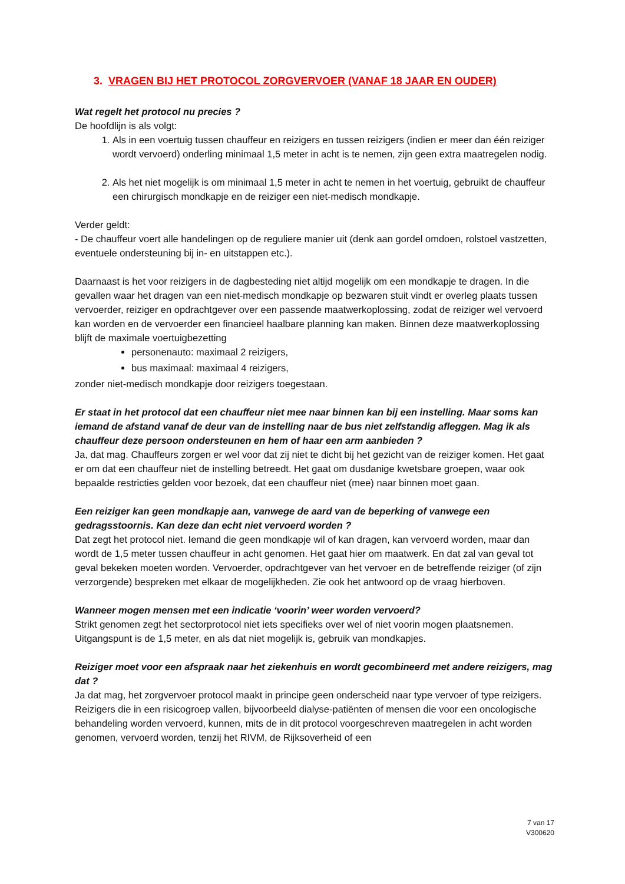3. VRAGEN BIJ HET PROTOCOL ZORGVERVOER (VANAF 18 JAAR EN OUDER)
Wat regelt het protocol nu precies ?
De hoofdlijn is als volgt:
1. Als in een voertuig tussen chauffeur en reizigers en tussen reizigers (indien er meer dan één reiziger wordt vervoerd) onderling minimaal 1,5 meter in acht is te nemen, zijn geen extra maatregelen nodig.
2. Als het niet mogelijk is om minimaal 1,5 meter in acht te nemen in het voertuig, gebruikt de chauffeur een chirurgisch mondkapje en de reiziger een niet-medisch mondkapje.
Verder geldt:
- De chauffeur voert alle handelingen op de reguliere manier uit (denk aan gordel omdoen, rolstoel vastzetten, eventuele ondersteuning bij in- en uitstappen etc.).
Daarnaast is het voor reizigers in de dagbesteding niet altijd mogelijk om een mondkapje te dragen. In die gevallen waar het dragen van een niet-medisch mondkapje op bezwaren stuit vindt er overleg plaats tussen vervoerder, reiziger en opdrachtgever over een passende maatwerkoplossing, zodat de reiziger wel vervoerd kan worden en de vervoerder een financieel haalbare planning kan maken. Binnen deze maatwerkoplossing blijft de maximale voertuigbezetting
personenauto: maximaal 2 reizigers,
bus maximaal: maximaal 4 reizigers,
zonder niet-medisch mondkapje door reizigers toegestaan.
Er staat in het protocol dat een chauffeur niet mee naar binnen kan bij een instelling. Maar soms kan iemand de afstand vanaf de deur van de instelling naar de bus niet zelfstandig afleggen. Mag ik als chauffeur deze persoon ondersteunen en hem of haar een arm aanbieden ?
Ja, dat mag. Chauffeurs zorgen er wel voor dat zij niet te dicht bij het gezicht van de reiziger komen. Het gaat er om dat een chauffeur niet de instelling betreedt. Het gaat om dusdanige kwetsbare groepen, waar ook bepaalde restricties gelden voor bezoek, dat een chauffeur niet (mee) naar binnen moet gaan.
Een reiziger kan geen mondkapje aan, vanwege de aard van de beperking of vanwege een gedragsstoornis. Kan deze dan echt niet vervoerd worden ?
Dat zegt het protocol niet. Iemand die geen mondkapje wil of kan dragen, kan vervoerd worden, maar dan wordt de 1,5 meter tussen chauffeur in acht genomen. Het gaat hier om maatwerk. En dat zal van geval tot geval bekeken moeten worden. Vervoerder, opdrachtgever van het vervoer en de betreffende reiziger (of zijn verzorgende) bespreken met elkaar de mogelijkheden. Zie ook het antwoord op de vraag hierboven.
Wanneer mogen mensen met een indicatie ‘voorin’ weer worden vervoerd?
Strikt genomen zegt het sectorprotocol niet iets specifieks over wel of niet voorin mogen plaatsnemen. Uitgangspunt is de 1,5 meter, en als dat niet mogelijk is, gebruik van mondkapjes.
Reiziger moet voor een afspraak naar het ziekenhuis en wordt gecombineerd met andere reizigers, mag dat ?
Ja dat mag, het zorgvervoer protocol maakt in principe geen onderscheid naar type vervoer of type reizigers. Reizigers die in een risicogroep vallen, bijvoorbeeld dialyse-patiënten of mensen die voor een oncologische behandeling worden vervoerd, kunnen, mits de in dit protocol voorgeschreven maatregelen in acht worden genomen, vervoerd worden, tenzij het RIVM, de Rijksoverheid of een
7 van 17
V300620